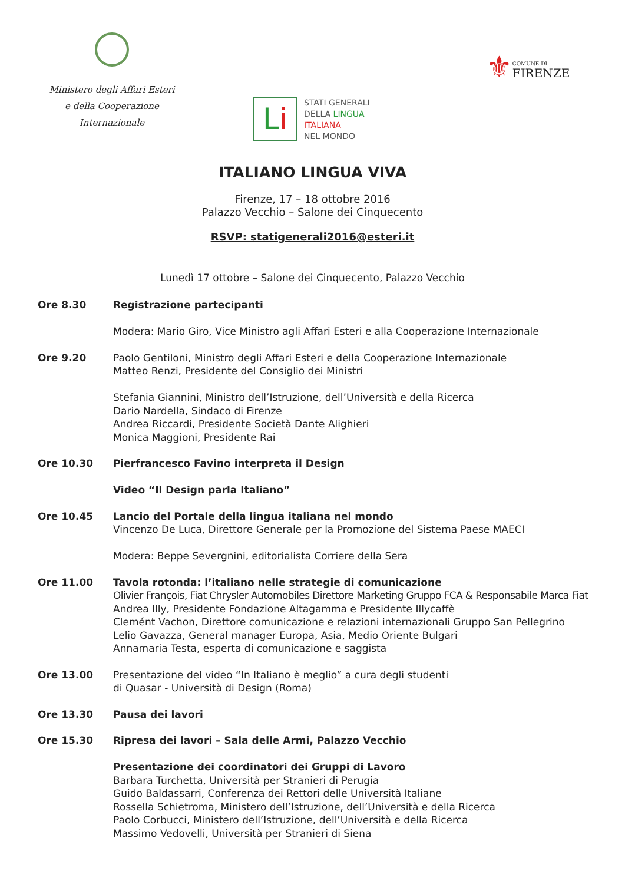Ministero degli Affari Esteri
e della Cooperazione Internazionale
⚜
COMUNE DI
FIRENZE
Li
STATI GENERALI
DELLA LINGUA
ITALIANA
NEL MONDO
ITALIANO LINGUA VIVA
Firenze, 17 – 18 ottobre 2016
Palazzo Vecchio – Salone dei Cinquecento
RSVP: statigenerali2016@esteri.it
Lunedì 17 ottobre – Salone dei Cinquecento, Palazzo Vecchio
Ore 8.30 Registrazione partecipanti
Modera: Mario Giro, Vice Ministro agli Affari Esteri e alla Cooperazione Internazionale
Ore 9.20 Paolo Gentiloni, Ministro degli Affari Esteri e della Cooperazione Internazionale
Matteo Renzi, Presidente del Consiglio dei Ministri
Stefania Giannini, Ministro dell’Istruzione, dell’Università e della Ricerca
Dario Nardella, Sindaco di Firenze
Andrea Riccardi, Presidente Società Dante Alighieri
Monica Maggioni, Presidente Rai
Ore 10.30 Pierfrancesco Favino interpreta il Design
Video “Il Design parla Italiano”
Ore 10.45 Lancio del Portale della lingua italiana nel mondo
Vincenzo De Luca, Direttore Generale per la Promozione del Sistema Paese MAECI
Modera: Beppe Severgnini, editorialista Corriere della Sera
Ore 11.00 Tavola rotonda: l’italiano nelle strategie di comunicazione
Olivier François, Fiat Chrysler Automobiles Direttore Marketing Gruppo FCA & Responsabile Marca Fiat
Andrea Illy, Presidente Fondazione Altagamma e Presidente Illycaffè
Clemént Vachon, Direttore comunicazione e relazioni internazionali Gruppo San Pellegrino
Lelio Gavazza, General manager Europa, Asia, Medio Oriente Bulgari
Annamaria Testa, esperta di comunicazione e saggista
Ore 13.00 Presentazione del video “In Italiano è meglio” a cura degli studenti
di Quasar - Università di Design (Roma)
Ore 13.30 Pausa dei lavori
Ore 15.30 Ripresa dei lavori – Sala delle Armi, Palazzo Vecchio
Presentazione dei coordinatori dei Gruppi di Lavoro
Barbara Turchetta, Università per Stranieri di Perugia
Guido Baldassarri, Conferenza dei Rettori delle Università Italiane
Rossella Schietroma, Ministero dell’Istruzione, dell’Università e della Ricerca
Paolo Corbucci, Ministero dell’Istruzione, dell’Università e della Ricerca
Massimo Vedovelli, Università per Stranieri di Siena